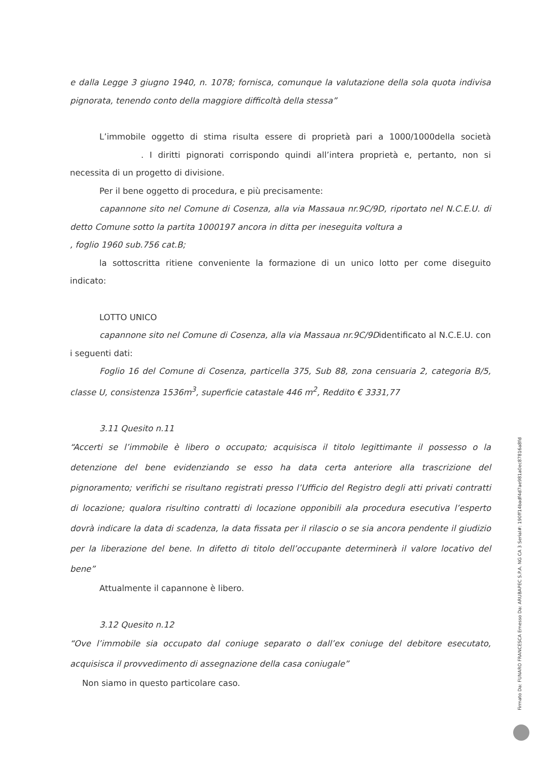e dalla Legge 3 giugno 1940, n. 1078; fornisca, comunque la valutazione della sola quota indivisa pignorata, tenendo conto della maggiore difficoltà della stessa”
L’immobile oggetto di stima risulta essere di proprietà pari a 1000/1000della società . I diritti pignorati corrispondo quindi all’intera proprietà e, pertanto, non si necessita di un progetto di divisione.
Per il bene oggetto di procedura, e più precisamente:
capannone sito nel Comune di Cosenza, alla via Massaua nr.9C/9D, riportato nel N.C.E.U. di detto Comune sotto la partita 1000197 ancora in ditta per ineseguita voltura a , foglio 1960 sub.756 cat.B;
la sottoscritta ritiene conveniente la formazione di un unico lotto per come diseguito indicato:
LOTTO UNICO
capannone sito nel Comune di Cosenza, alla via Massaua nr.9C/9Didentificato al N.C.E.U. con i seguenti dati:
Foglio 16 del Comune di Cosenza, particella 375, Sub 88, zona censuaria 2, categoria B/5, classe U, consistenza 1536m<sup>3</sup>, superficie catastale 446 m<sup>2</sup>, Reddito € 3331,77
3.11 Quesito n.11
“Accerti se l’immobile è libero o occupato; acquisisca il titolo legittimante il possesso o la detenzione del bene evidenziando se esso ha data certa anteriore alla trascrizione del pignoramento; verifichi se risultano registrati presso l’Ufficio del Registro degli atti privati contratti di locazione; qualora risultino contratti di locazione opponibili ala procedura esecutiva l’esperto dovrà indicare la data di scadenza, la data fissata per il rilascio o se sia ancora pendente il giudizio per la liberazione del bene. In difetto di titolo dell’occupante determinerà il valore locativo del bene”
Attualmente il capannone è libero.
3.12 Quesito n.12
“Ove l’immobile sia occupato dal coniuge separato o dall’ex coniuge del debitore esecutato, acquisisca il provvedimento di assegnazione della casa coniugale”
Non siamo in questo particolare caso.
Firmato Da: FUNARO FRANCESCA Emesso Da: ARUBAPEC S.P.A. NG CA 3 Serial#: 190ff14badf4d7ae981a0ec87816a8fd